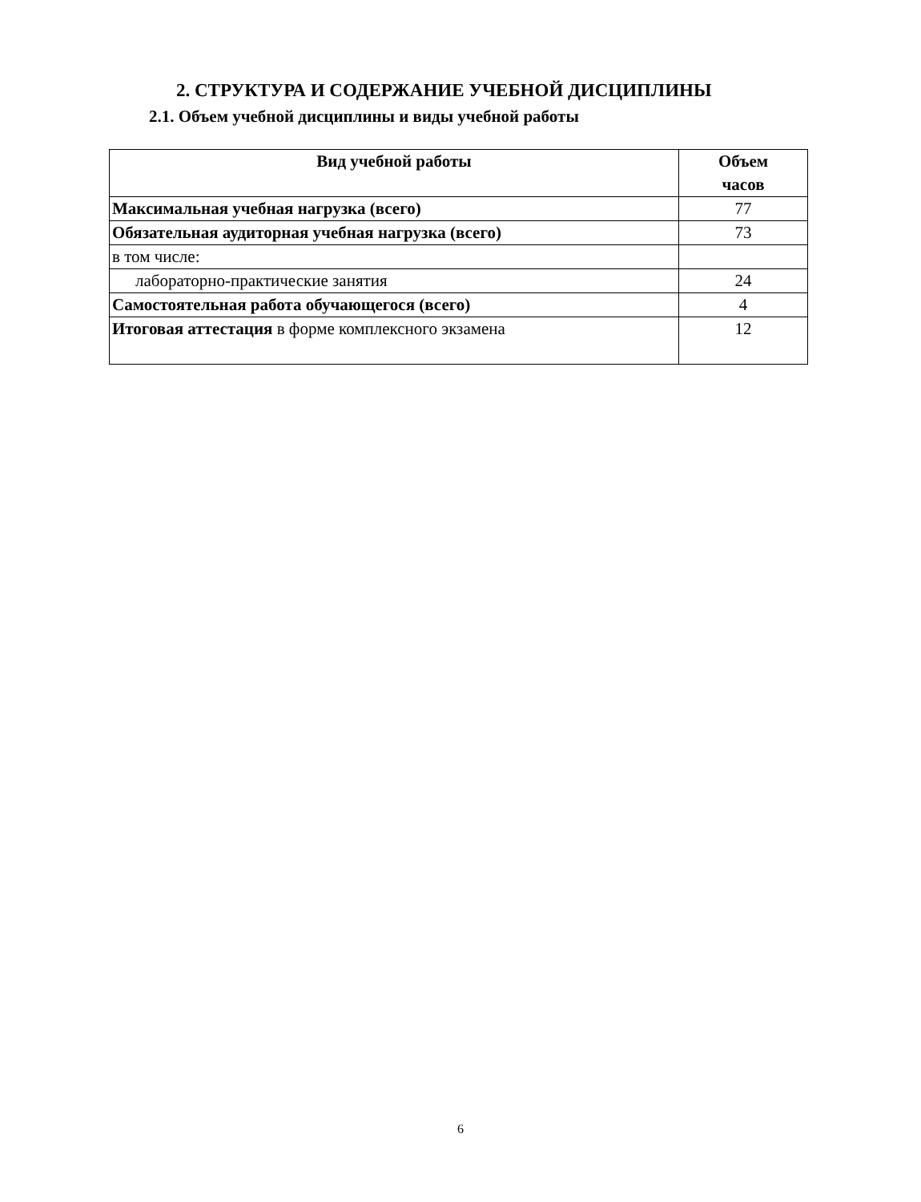2. СТРУКТУРА И СОДЕРЖАНИЕ УЧЕБНОЙ ДИСЦИПЛИНЫ
2.1. Объем учебной дисциплины и виды учебной работы
| Вид учебной работы | Объем часов |
| --- | --- |
| Максимальная учебная нагрузка (всего) | 77 |
| Обязательная аудиторная учебная нагрузка (всего) | 73 |
| в том числе: | |
| лабораторно-практические занятия | 24 |
| Самостоятельная работа обучающегося (всего) | 4 |
| Итоговая аттестация в форме комплексного экзамена | 12 |
6